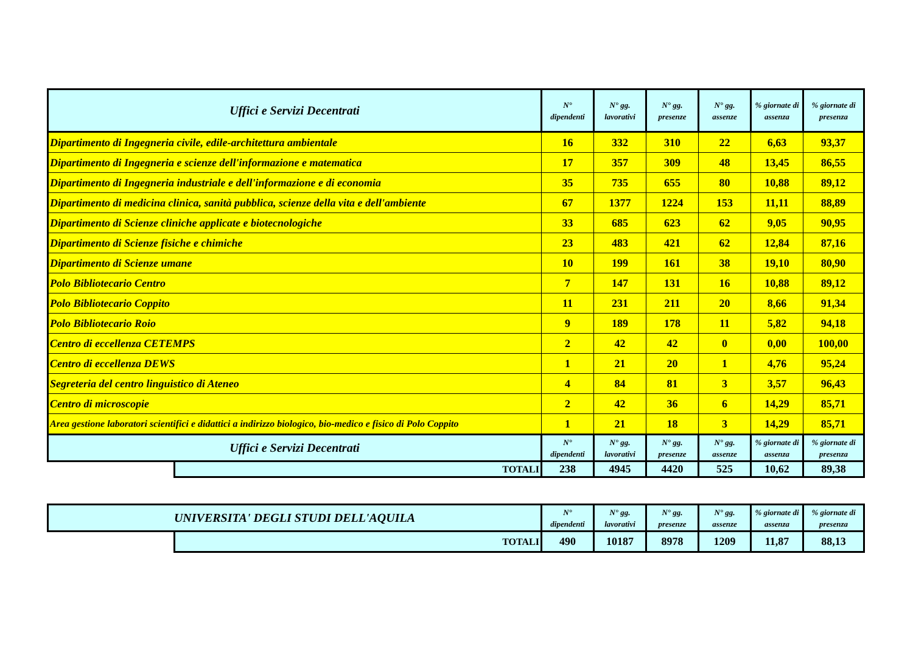| Uffici e Servizi Decentrati | | N° dipendenti | N° gg. lavorativi | N° gg. presenze | N° gg. assenze | % giornate di assenza | % giornate di presenza |
| --- | --- | --- | --- | --- | --- | --- | --- |
| Dipartimento di Ingegneria civile, edile-architettura ambientale | | 16 | 332 | 310 | 22 | 6,63 | 93,37 |
| Dipartimento di Ingegneria e scienze dell'informazione e matematica | | 17 | 357 | 309 | 48 | 13,45 | 86,55 |
| Dipartimento di Ingegneria industriale e dell'informazione e di economia | | 35 | 735 | 655 | 80 | 10,88 | 89,12 |
| Dipartimento di medicina clinica, sanità pubblica, scienze della vita e dell'ambiente | | 67 | 1377 | 1224 | 153 | 11,11 | 88,89 |
| Dipartimento di Scienze cliniche applicate e biotecnologiche | | 33 | 685 | 623 | 62 | 9,05 | 90,95 |
| Dipartimento di Scienze fisiche e chimiche | | 23 | 483 | 421 | 62 | 12,84 | 87,16 |
| Dipartimento di Scienze umane | | 10 | 199 | 161 | 38 | 19,10 | 80,90 |
| Polo Bibliotecario Centro | | 7 | 147 | 131 | 16 | 10,88 | 89,12 |
| Polo Bibliotecario Coppito | | 11 | 231 | 211 | 20 | 8,66 | 91,34 |
| Polo Bibliotecario Roio | | 9 | 189 | 178 | 11 | 5,82 | 94,18 |
| Centro di eccellenza CETEMPS | | 2 | 42 | 42 | 0 | 0,00 | 100,00 |
| Centro di eccellenza DEWS | | 1 | 21 | 20 | 1 | 4,76 | 95,24 |
| Segreteria del centro linguistico di Ateneo | | 4 | 84 | 81 | 3 | 3,57 | 96,43 |
| Centro di microscopie | | 2 | 42 | 36 | 6 | 14,29 | 85,71 |
| Area gestione laboratori scientifici e didattici a indirizzo biologico, bio-medico e fisico di Polo Coppito | | 1 | 21 | 18 | 3 | 14,29 | 85,71 |
| Uffici e Servizi Decentrati | | N° dipendenti | N° gg. lavorativi | N° gg. presenze | N° gg. assenze | % giornate di assenza | % giornate di presenza |
| | TOTALI | 238 | 4945 | 4420 | 525 | 10,62 | 89,38 |
| UNIVERSITA' DEGLI STUDI DELL'AQUILA | | N° dipendenti | N° gg. lavorativi | N° gg. presenze | N° gg. assenze | % giornate di assenza | % giornate di presenza |
| --- | --- | --- | --- | --- | --- | --- | --- |
| | TOTALI | 490 | 10187 | 8978 | 1209 | 11,87 | 88,13 |